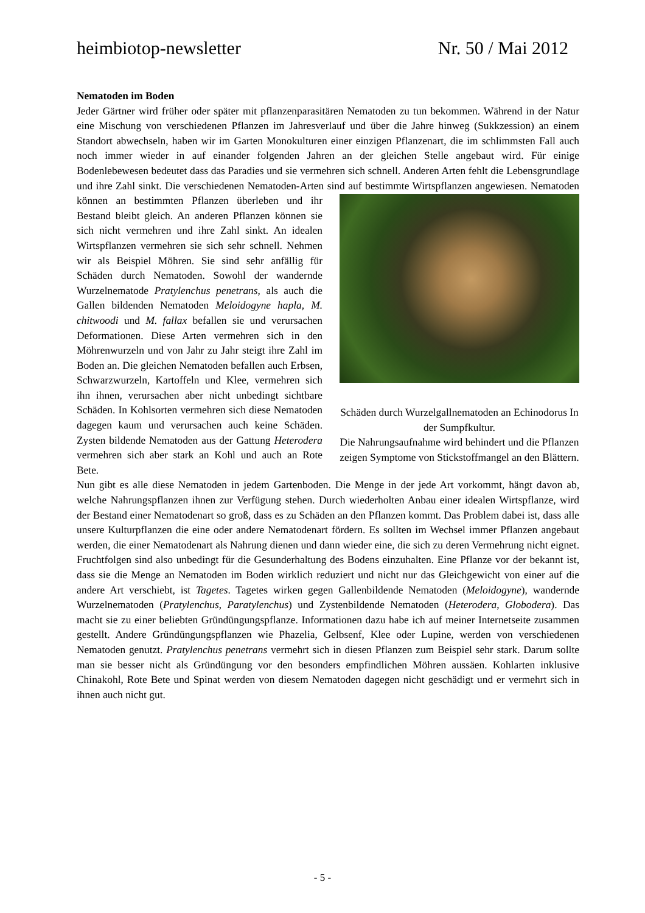heimbiotop-newsletter Nr. 50 / Mai 2012
Nematoden im Boden
Jeder Gärtner wird früher oder später mit pflanzenparasitären Nematoden zu tun bekommen. Während in der Natur eine Mischung von verschiedenen Pflanzen im Jahresverlauf und über die Jahre hinweg (Sukkzession) an einem Standort abwechseln, haben wir im Garten Monokulturen einer einzigen Pflanzenart, die im schlimmsten Fall auch noch immer wieder in auf einander folgenden Jahren an der gleichen Stelle angebaut wird. Für einige Bodenlebewesen bedeutet dass das Paradies und sie vermehren sich schnell. Anderen Arten fehlt die Lebensgrundlage und ihre Zahl sinkt. Die verschiedenen Nematoden-Arten sind auf Schäden durch Wurzelgallnematoden an Echinodorus In der Sumpfkultur.
Die Nahrungsaufnahme wird behindert und die Pflanzen zeigen Symptome von Stickstoffmangel an den Blättern. bestimmte Wirtspflanzen angewiesen. Nematoden können an bestimmten Pflanzen überleben und ihr Bestand bleibt gleich. An anderen Pflanzen können sie sich nicht vermehren und ihre Zahl sinkt. An idealen Wirtspflanzen vermehren sie sich sehr schnell. Nehmen wir als Beispiel Möhren. Sie sind sehr anfällig für Schäden durch Nematoden. Sowohl der wandernde Wurzelnematode Pratylenchus penetrans, als auch die Gallen bildenden Nematoden Meloidogyne hapla, M. chitwoodi und M. fallax befallen sie und verursachen Deformationen. Diese Arten vermehren sich in den Möhrenwurzeln und von Jahr zu Jahr steigt ihre Zahl im Boden an. Die gleichen Nematoden befallen auch Erbsen, Schwarzwurzeln, Kartoffeln und Klee, vermehren sich ihn ihnen, verursachen aber nicht unbedingt sichtbare Schäden. In Kohlsorten vermehren sich diese Nematoden dagegen kaum und verursachen auch keine Schäden. Zysten bildende Nematoden aus der Gattung Heterodera vermehren sich aber stark an Kohl und auch an Rote Bete.
Nun gibt es alle diese Nematoden in jedem Gartenboden. Die Menge in der jede Art vorkommt, hängt davon ab, welche Nahrungspflanzen ihnen zur Verfügung stehen. Durch wiederholten Anbau einer idealen Wirtspflanze, wird der Bestand einer Nematodenart so groß, dass es zu Schäden an den Pflanzen kommt. Das Problem dabei ist, dass alle unsere Kulturpflanzen die eine oder andere Nematodenart fördern. Es sollten im Wechsel immer Pflanzen angebaut werden, die einer Nematodenart als Nahrung dienen und dann wieder eine, die sich zu deren Vermehrung nicht eignet. Fruchtfolgen sind also unbedingt für die Gesunderhaltung des Bodens einzuhalten. Eine Pflanze vor der bekannt ist, dass sie die Menge an Nematoden im Boden wirklich reduziert und nicht nur das Gleichgewicht von einer auf die andere Art verschiebt, ist Tagetes. Tagetes wirken gegen Gallenbildende Nematoden (Meloidogyne), wandernde Wurzelnematoden (Pratylenchus, Paratylenchus) und Zystenbildende Nematoden (Heterodera, Globodera). Das macht sie zu einer beliebten Gründüngungspflanze. Informationen dazu habe ich auf meiner Internetseite zusammen gestellt. Andere Gründüngungspflanzen wie Phazelia, Gelbsenf, Klee oder Lupine, werden von verschiedenen Nematoden genutzt. Pratylenchus penetrans vermehrt sich in diesen Pflanzen zum Beispiel sehr stark. Darum sollte man sie besser nicht als Gründüngung vor den besonders empfindlichen Möhren aussäen. Kohlarten inklusive Chinakohl, Rote Bete und Spinat werden von diesem Nematoden dagegen nicht geschädigt und er vermehrt sich in ihnen auch nicht gut.
- 5 -